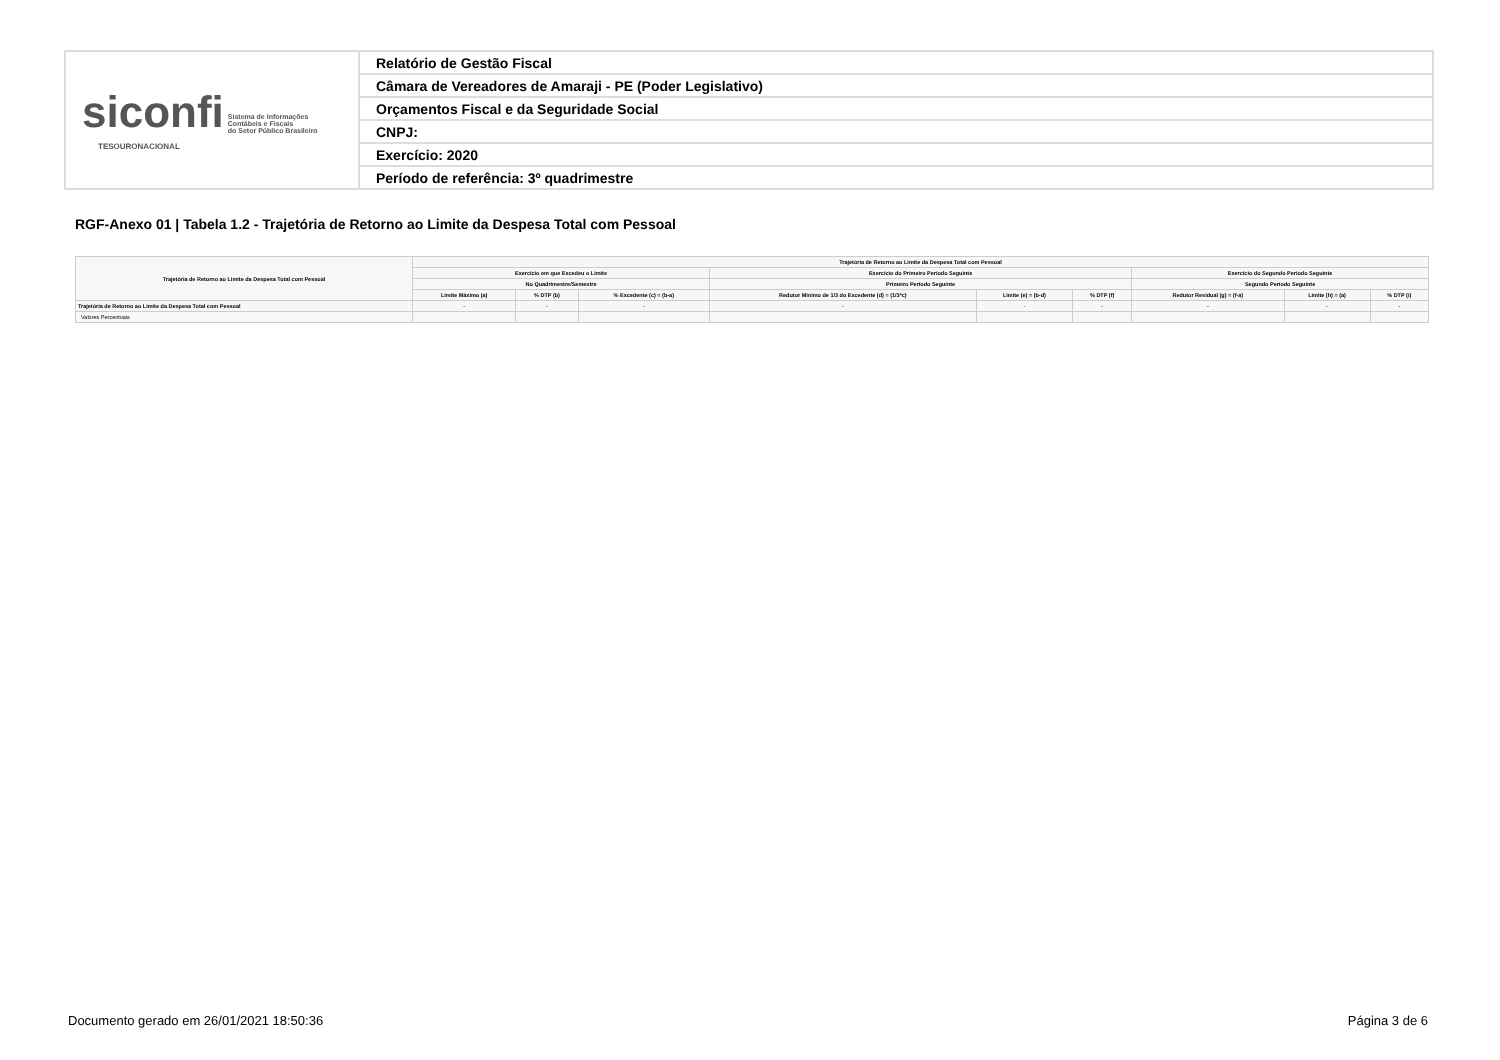| siconfi Sistema de Informações Contábeis e Fiscais do Setor Público Brasileiro TESOURONACIONAL | Relatório de Gestão Fiscal |
| | Câmara de Vereadores de Amaraji - PE (Poder Legislativo) |
| | Orçamentos Fiscal e da Seguridade Social |
| | CNPJ: |
| | Exercício: 2020 |
| | Período de referência: 3º quadrimestre |
RGF-Anexo 01 | Tabela 1.2 - Trajetória de Retorno ao Limite da Despesa Total com Pessoal
| Trajetória de Retorno ao Limite da Despesa Total com Pessoal | Trajetória de Retorno ao Limite da Despesa Total com Pessoal | | | | | | | | |
| --- | --- | --- | --- | --- | --- | --- | --- | --- | --- |
| | Exercício em que Excedeu o Limite | | | Exercício do Primeiro Período Seguinte | | | Exercício do Segundo Período Seguinte | | |
| | No Quadrimestre/Semestre | | | Primeiro Período Seguinte | | | Segundo Período Seguinte | | |
| | Limite Máximo (a) | % DTP (b) | % Excedente (c) = (b-a) | Redutor Mínimo de 1/3 do Excedente (d) = (1/3*c) | Limite (e) = (b-d) | % DTP (f) | Redutor Residual (g) = (f-a) | Limite (h) = (a) | % DTP (i) |
| Trajetória de Retorno ao Limite da Despesa Total com Pessoal | - | - | - | - | - | - | - | - | - |
| Valores Percentuais | | | | | | | | | |
Documento gerado em 26/01/2021 18:50:36
Página 3 de 6